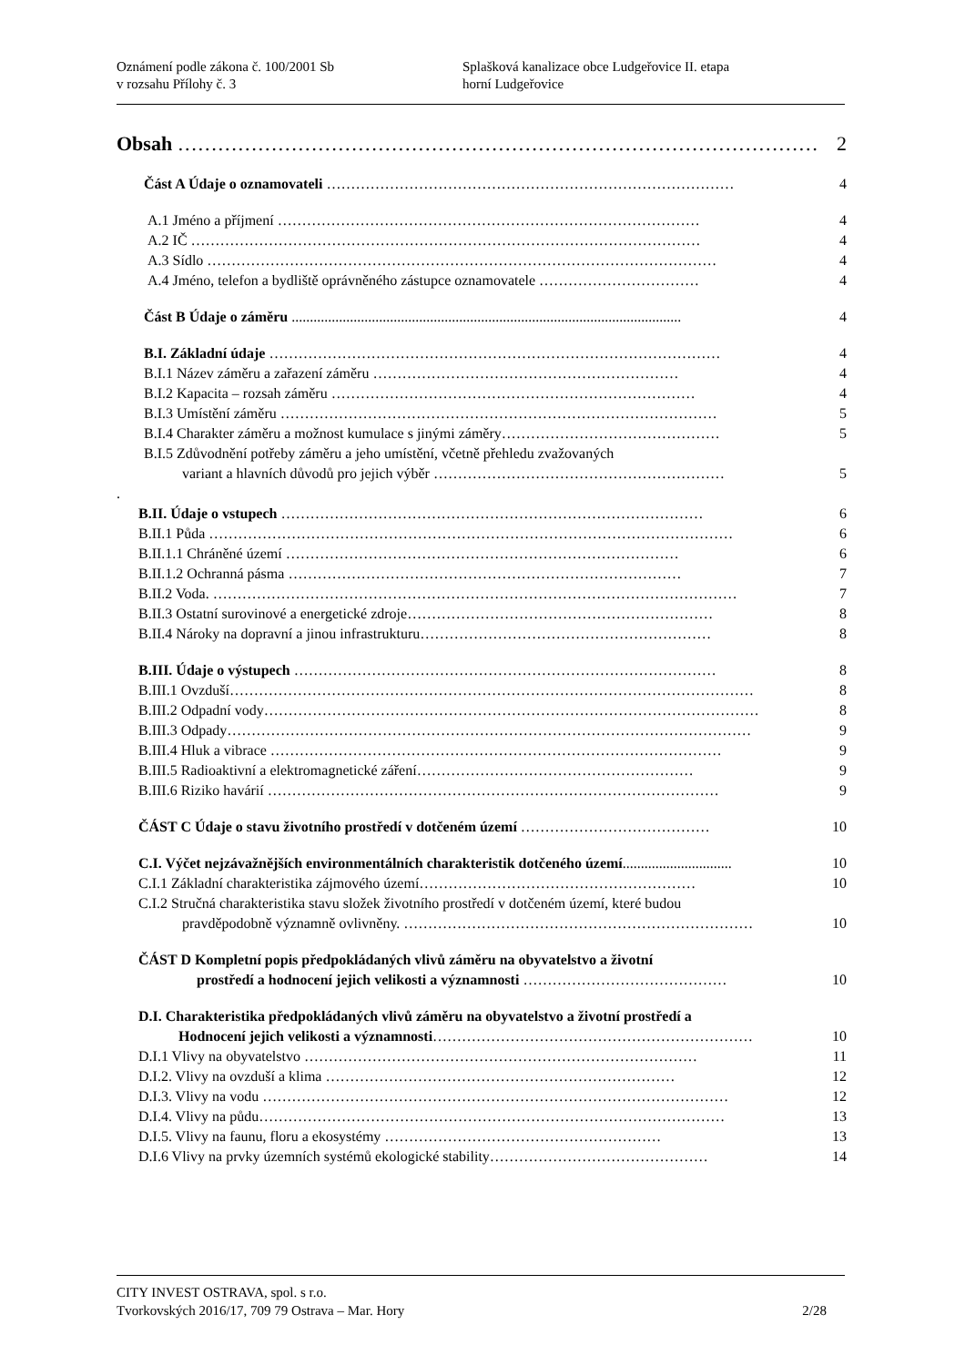Oznámení podle zákona č. 100/2001 Sb
v rozsahu Přílohy č. 3
Splašková kanalizace obce Ludgeřovice II. etapa
horní Ludgeřovice
Obsah …………………………………………………………………………………… 2
Část A Údaje o oznamovateli ………………………………………………………………………… 4
A.1 Jméno a příjmení …………………………………………………………………………… 4
A.2 IČ …………………………………………………………………………………………… 4
A.3 Sídlo …………………………………………………………………………………………… 4
A.4 Jméno, telefon a bydliště oprávněného zástupce oznamovatele …………………………… 4
Část B Údaje o záměru ........................................................................................................... 4
B.I. Základní údaje ………………………………………………………………………………… 4
B.I.1 Název záměru a zařazení záměru ……………………………………………………… 4
B.I.2 Kapacita – rozsah záměru ………………………………………………………………… 4
B.I.3 Umístění záměru ……………………………………………………………………………… 5
B.I.4 Charakter záměru a možnost kumulace s jinými záměry ……………………………………… 5
B.I.5 Zdůvodnění potřeby záměru a jeho umístění, včetně přehledu zvažovaných
variant a hlavních důvodů pro jejich výběr …………………………………………………… 5
.
B.II. Údaje o vstupech …………………………………………………………………………… 6
B.II.1 Půda ……………………………………………………………………………………………… 6
B.II.1.1 Chráněné území ……………………………………………………………………… 6
B.II.1.2 Ochranná pásma ……………………………………………………………………… 7
B.II.2 Voda. ……………………………………………………………………………………………… 7
B.II.3 Ostatní surovinové a energetické zdroje ……………………………………………………… 8
B.II.4 Nároky na dopravní a jinou infrastrukturu …………………………………………………… 8
B.III. Údaje o výstupech …………………………………………………………………………… 8
B.III.1 Ovzduší ……………………………………………………………………………………………… 8
B.III.2 Odpadní vody ………………………………………………………………………………………… 8
B.III.3 Odpady ……………………………………………………………………………………………… 9
B.III.4 Hluk a vibrace ………………………………………………………………………………… 9
B.III.5 Radioaktivní a elektromagnetické záření ………………………………………………… 9
B.III.6 Riziko havárií ………………………………………………………………………………… 9
ČÁST C Údaje o stavu životního prostředí v dotčeném území ………………………………… 10
C.I. Výčet nejzávažnějších environmentálních charakteristik dotčeného území.............................. 10
C.I.1 Základní charakteristika zájmového území ………………………………………………… 10
C.I.2 Stručná charakteristika stavu složek životního prostředí v dotčeném území, které budou
pravděpodobně významně ovlivněny. ……………………………………………………………… 10
ČÁST D Kompletní popis předpokládaných vlivů záměru na obyvatelstvo a životní
prostředí a hodnocení jejich velikosti a významnosti …………………………………… 10
D.I. Charakteristika předpokládaných vlivů záměru na obyvatelstvo a životní prostředí a
Hodnocení jejich velikosti a významnosti ………………………………………………………… 10
D.I.1 Vlivy na obyvatelstvo ……………………………………………………………………… 11
D.I.2. Vlivy na ovzduší a klima ……………………………………………………………… 12
D.I.3. Vlivy na vodu …………………………………………………………………………………… 12
D.I.4. Vlivy na půdu …………………………………………………………………………………… 13
D.I.5. Vlivy na faunu, floru a ekosystémy ………………………………………………… 13
D.I.6 Vlivy na prvky územních systémů ekologické stability ……………………………………… 14
CITY INVEST OSTRAVA, spol. s r.o.
Tvorkovských 2016/17, 709 79 Ostrava – Mar. Hory 2/28